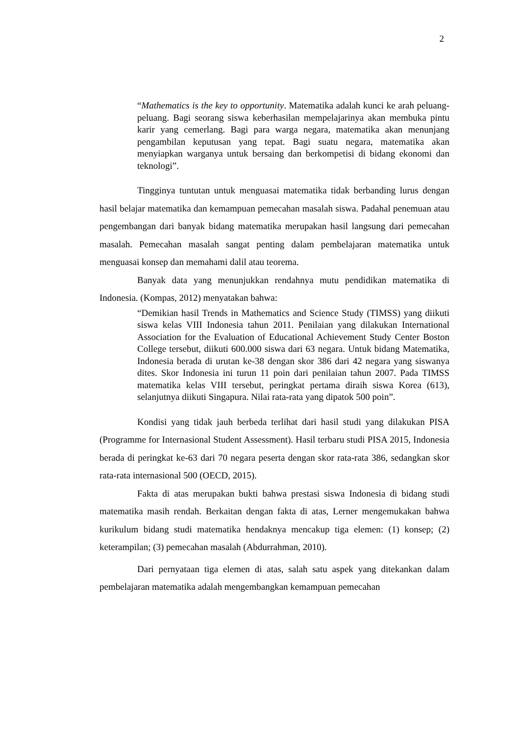2
“Mathematics is the key to opportunity. Matematika adalah kunci ke arah peluang-peluang. Bagi seorang siswa keberhasilan mempelajarinya akan membuka pintu karir yang cemerlang. Bagi para warga negara, matematika akan menunjang pengambilan keputusan yang tepat. Bagi suatu negara, matematika akan menyiapkan warganya untuk bersaing dan berkompetisi di bidang ekonomi dan teknologi”.
Tingginya tuntutan untuk menguasai matematika tidak berbanding lurus dengan hasil belajar matematika dan kemampuan pemecahan masalah siswa. Padahal penemuan atau pengembangan dari banyak bidang matematika merupakan hasil langsung dari pemecahan masalah. Pemecahan masalah sangat penting dalam pembelajaran matematika untuk menguasai konsep dan memahami dalil atau teorema.
Banyak data yang menunjukkan rendahnya mutu pendidikan matematika di Indonesia. (Kompas, 2012) menyatakan bahwa:
“Demikian hasil Trends in Mathematics and Science Study (TIMSS) yang diikuti siswa kelas VIII Indonesia tahun 2011. Penilaian yang dilakukan International Association for the Evaluation of Educational Achievement Study Center Boston College tersebut, diikuti 600.000 siswa dari 63 negara. Untuk bidang Matematika, Indonesia berada di urutan ke-38 dengan skor 386 dari 42 negara yang siswanya dites. Skor Indonesia ini turun 11 poin dari penilaian tahun 2007. Pada TIMSS matematika kelas VIII tersebut, peringkat pertama diraih siswa Korea (613), selanjutnya diikuti Singapura. Nilai rata-rata yang dipatok 500 poin”.
Kondisi yang tidak jauh berbeda terlihat dari hasil studi yang dilakukan PISA (Programme for Internasional Student Assessment). Hasil terbaru studi PISA 2015, Indonesia berada di peringkat ke-63 dari 70 negara peserta dengan skor rata-rata 386, sedangkan skor rata-rata internasional 500 (OECD, 2015).
Fakta di atas merupakan bukti bahwa prestasi siswa Indonesia di bidang studi matematika masih rendah. Berkaitan dengan fakta di atas, Lerner mengemukakan bahwa kurikulum bidang studi matematika hendaknya mencakup tiga elemen: (1) konsep; (2) keterampilan; (3) pemecahan masalah (Abdurrahman, 2010).
Dari pernyataan tiga elemen di atas, salah satu aspek yang ditekankan dalam pembelajaran matematika adalah mengembangkan kemampuan pemecahan